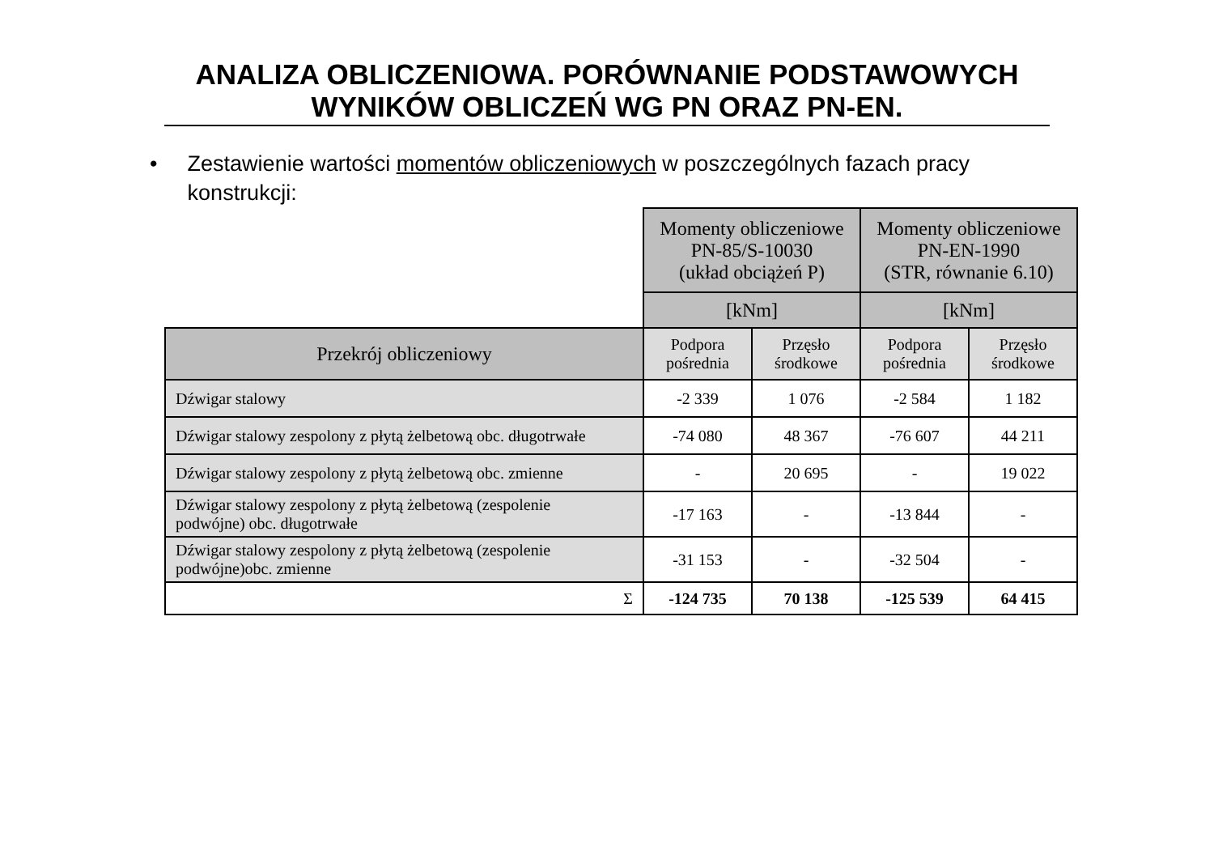ANALIZA OBLICZENIOWA. PORÓWNANIE PODSTAWOWYCH
WYNIKÓW OBLICZEŃ WG PN ORAZ PN-EN.
• Zestawienie wartości momentów obliczeniowych w poszczególnych fazach pracy konstrukcji:
| | Momenty obliczeniowe PN-85/S-10030 (układ obciążeń P) | | Momenty obliczeniowe PN-EN-1990 (STR, równanie 6.10) | |
| | [kNm] | | [kNm] | |
| Przekrój obliczeniowy | Podpora pośrednia | Przęsło środkowe | Podpora pośrednia | Przęsło środkowe |
| Dźwigar stalowy | -2 339 | 1 076 | -2 584 | 1 182 |
| Dźwigar stalowy zespolony z płytą żelbetową obc. długotrwałe | -74 080 | 48 367 | -76 607 | 44 211 |
| Dźwigar stalowy zespolony z płytą żelbetową obc. zmienne | - | 20 695 | - | 19 022 |
| Dźwigar stalowy zespolony z płytą żelbetową (zespolenie podwójne) obc. długotrwałe | -17 163 | - | -13 844 | - |
| Dźwigar stalowy zespolony z płytą żelbetową (zespolenie podwójne)obc. zmienne | -31 153 | - | -32 504 | - |
| Σ | -124 735 | 70 138 | -125 539 | 64 415 |